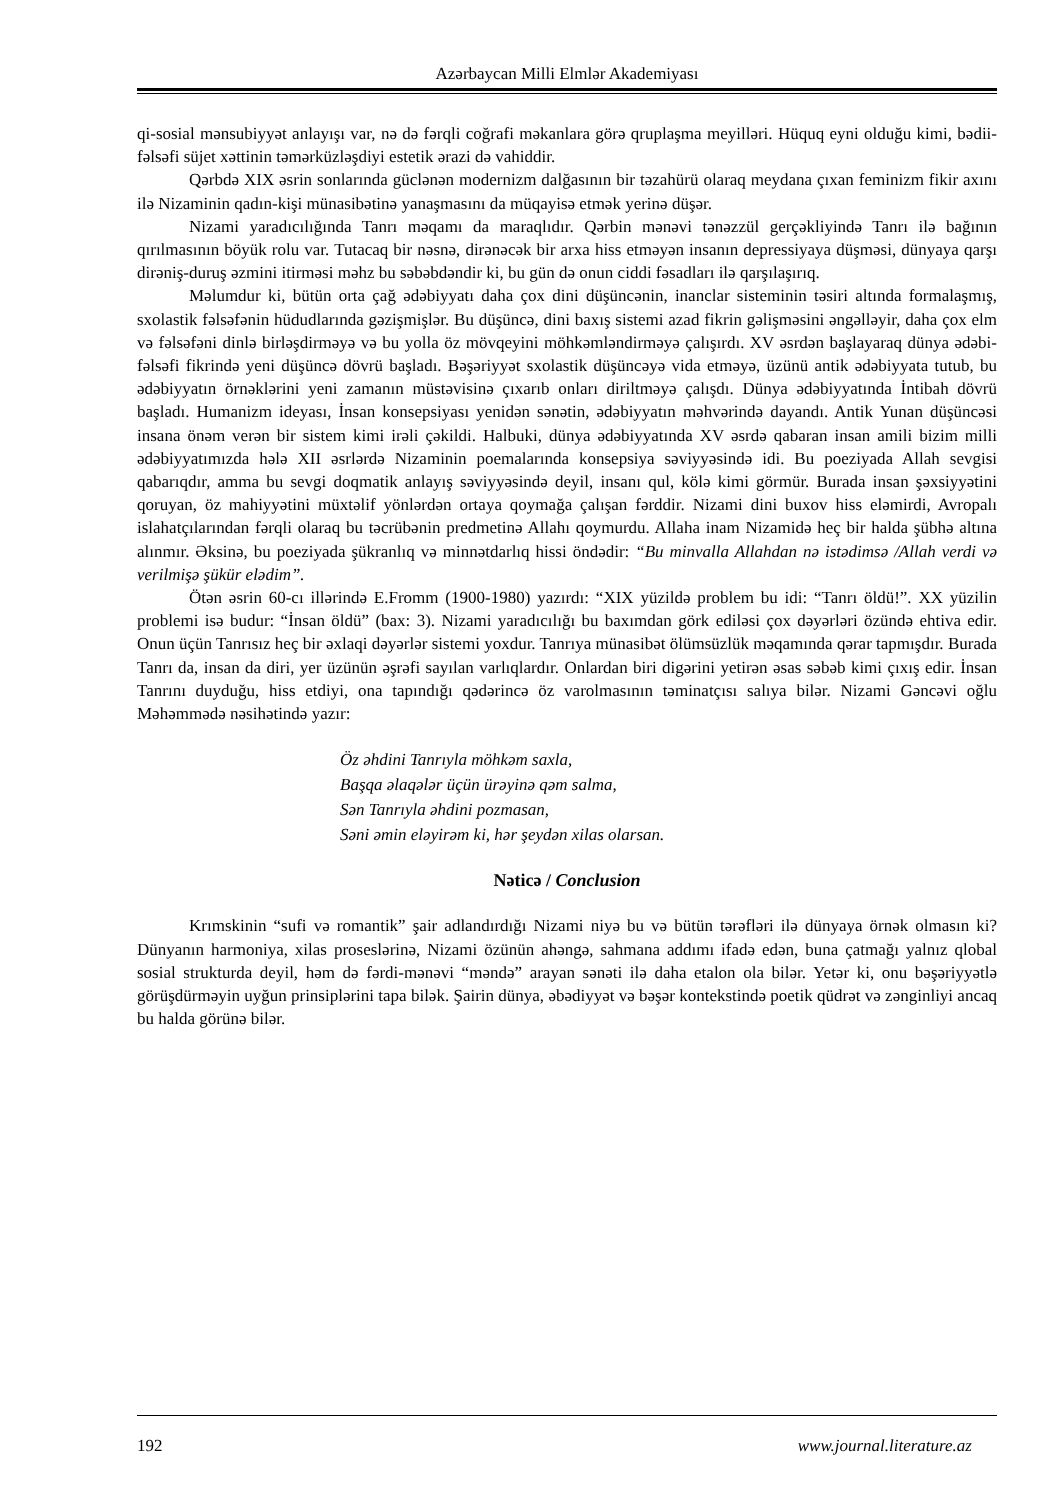Azərbaycan Milli Elmlər Akademiyası
qi-sosial mənsubiyyət anlayışı var, nə də fərqli coğrafi məkanlara görə qruplaşma meyilləri. Hüquq eyni olduğu kimi, bədii-fəlsəfi süjet xəttinin təmərküzləşdiyi estetik ərazi də vahiddir.
Qərbdə XIX əsrin sonlarında güclənən modernizm dalğasının bir təzahürü olaraq meydana çıxan feminizm fikir axını ilə Nizaminin qadın-kişi münasibətinə yanaşmasını da müqayisə etmək yerinə düşər.
Nizami yaradıcılığında Tanrı məqamı da maraqlıdır. Qərbin mənəvi tənəzzül gerçəkliyində Tanrı ilə bağının qırılmasının böyük rolu var. Tutacaq bir nəsnə, dirənəcək bir arxa hiss etməyən insanın depressiyaya düşməsi, dünyaya qarşı dirəniş-duruş əzmini itirməsi məhz bu səbəbdəndir ki, bu gün də onun ciddi fəsadları ilə qarşılaşırıq.
Məlumdur ki, bütün orta çağ ədəbiyyatı daha çox dini düşüncənin, inanclar sisteminin təsiri altında formalaşmış, sxolastik fəlsəfənin hüdudlarında gəzişmişlər. Bu düşüncə, dini baxış sistemi azad fikrin gəlişməsini əngəlləyir, daha çox elm və fəlsəfəni dinlə birləşdirməyə və bu yolla öz mövqeyini möhkəmləndirməyə çalışırdı. XV əsrdən başlayaraq dünya ədəbi-fəlsəfi fikrində yeni düşüncə dövrü başladı. Bəşəriyyət sxolastik düşüncəyə vida etməyə, üzünü antik ədəbiyyata tutub, bu ədəbiyyatın örnəklərini yeni zamanın müstəvisinə çıxarıb onları diriltməyə çalışdı. Dünya ədəbiyyatında İntibah dövrü başladı. Humanizm ideyası, İnsan konsepsiyası yenidən sənətin, ədəbiyyatın məhvərində dayandı. Antik Yunan düşüncəsi insana önəm verən bir sistem kimi irəli çəkildi. Halbuki, dünya ədəbiyyatında XV əsrdə qabaran insan amili bizim milli ədəbiyyatımızda hələ XII əsrlərdə Nizaminin poemalarında konsepsiya səviyyəsində idi. Bu poeziyada Allah sevgisi qabarıqdır, amma bu sevgi doqmatik anlayış səviyyəsində deyil, insanı qul, kölə kimi görmür. Burada insan şəxsiyyətini qoruyan, öz mahiyyətini müxtəlif yönlərdən ortaya qoymağa çalışan fərddir. Nizami dini buxov hiss eləmirdi, Avropalı islahatçılarından fərqli olaraq bu təcrübənin predmetinə Allahı qoymurdu. Allaha inam Nizamidə heç bir halda şübhə altına alınmır. Əksinə, bu poeziyada şükranlıq və minnətdarlıq hissi öndədir: “Bu minvalla Allahdan nə istədimsə /Allah verdi və verilmişə şükür elədim”.
Ötən əsrin 60-cı illərində E.Fromm (1900-1980) yazırdı: “XIX yüzildə problem bu idi: “Tanrı öldü!”. XX yüzilin problemi isə budur: “İnsan öldü” (bax: 3). Nizami yaradıcılığı bu baxımdan görk ediləsi çox dəyərləri özündə ehtiva edir. Onun üçün Tanrısız heç bir əxlaqi dəyərlər sistemi yoxdur. Tanrıya münasibət ölümsüzlük məqamında qərar tapmışdır. Burada Tanrı da, insan da diri, yer üzünün əşrəfi sayılan varlıqlardır. Onlardan biri digərini yetirən əsas səbəb kimi çıxış edir. İnsan Tanrını duyduğu, hiss etdiyi, ona tapındığı qədərincə öz varolmasının təminatçısı salıya bilər. Nizami Gəncəvi oğlu Məhəmmədə nəsihətində yazır:
Öz əhdini Tanrıyla möhkəm saxla,
Başqa əlaqələr üçün ürəyinə qəm salma,
Sən Tanrıyla əhdini pozmasan,
Səni əmin eləyirəm ki, hər şeydən xilas olarsan.
Nəticə / Conclusion
Krımskinin “sufi və romantik” şair adlandırdığı Nizami niyə bu və bütün tərəfləri ilə dünyaya örnək olmasın ki? Dünyanın harmoniya, xilas proseslərinə, Nizami özünün ahəngə, sahmana addımı ifadə edən, buna çatmağı yalnız qlobal sosial strukturda deyil, həm də fərdi-mənəvi “məndə” arayan sənəti ilə daha etalon ola bilər. Yetər ki, onu bəşəriyyətlə görüşdürməyin uyğun prinsiplərini tapa bilək. Şairin dünya, əbədiyyət və bəşər kontekstində poetik qüdrət və zənginliyi ancaq bu halda görünə bilər.
192 www.journal.literature.az